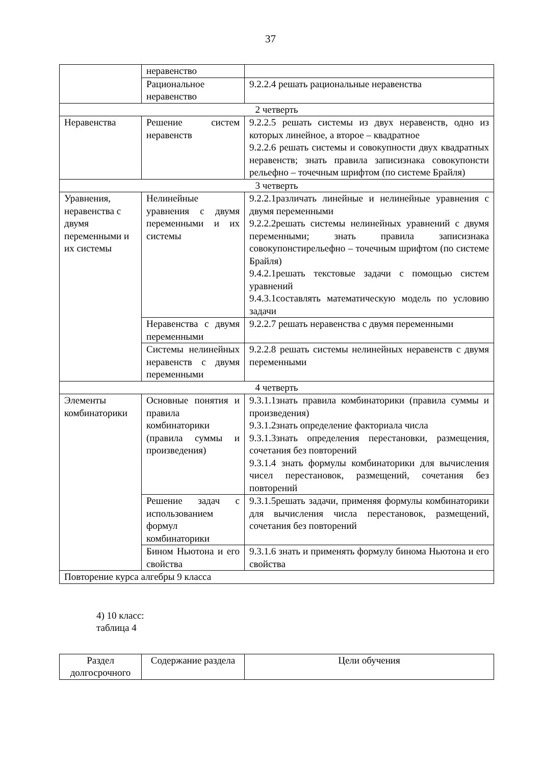37
| | неравенство | |
| | Рациональное неравенство | 9.2.2.4 решать рациональные неравенства |
| 2 четверть | | |
| Неравенства | Решение систем неравенств | 9.2.2.5 решать системы из двух неравенств, одно из которых линейное, а второе – квадратное 9.2.2.6 решать системы и совокупности двух квадратных неравенств; знать правила записизнака совокупонсти рельефно – точечным шрифтом (по системе Брайля) |
| 3 четверть | | |
| Уравнения, неравенства с двумя переменными и их системы | Нелинейные уравнения с двумя переменными и их системы | 9.2.2.1различать линейные и нелинейные уравнения с двумя переменными 9.2.2.2решать системы нелинейных уравнений с двумя переменными; знать правила записизнака совокупонстирельефно – точечным шрифтом (по системе Брайля) 9.4.2.1решать текстовые задачи с помощью систем уравнений 9.4.3.1составлять математическую модель по условию задачи |
| | Неравенства с двумя переменными | 9.2.2.7 решать неравенства с двумя переменными |
| | Системы нелинейных неравенств с двумя переменными | 9.2.2.8 решать системы нелинейных неравенств с двумя переменными |
| 4 четверть | | |
| Элементы комбинаторики | Основные понятия и правила комбинаторики (правила суммы и произведения) | 9.3.1.1знать правила комбинаторики (правила суммы и произведения) 9.3.1.2знать определение факториала числа 9.3.1.3знать определения перестановки, размещения, сочетания без повторений 9.3.1.4 знать формулы комбинаторики для вычисления чисел перестановок, размещений, сочетания без повторений |
| | Решение задач с использованием формул комбинаторики | 9.3.1.5решать задачи, применяя формулы комбинаторики для вычисления числа перестановок, размещений, сочетания без повторений |
| | Бином Ньютона и его свойства | 9.3.1.6 знать и применять формулу бинома Ньютона и его свойства |
| Повторение курса алгебры 9 класса | | |
4) 10 класс:
таблица 4
| Раздел долгосрочного | Содержание раздела | Цели обучения |
| --- | --- | --- |